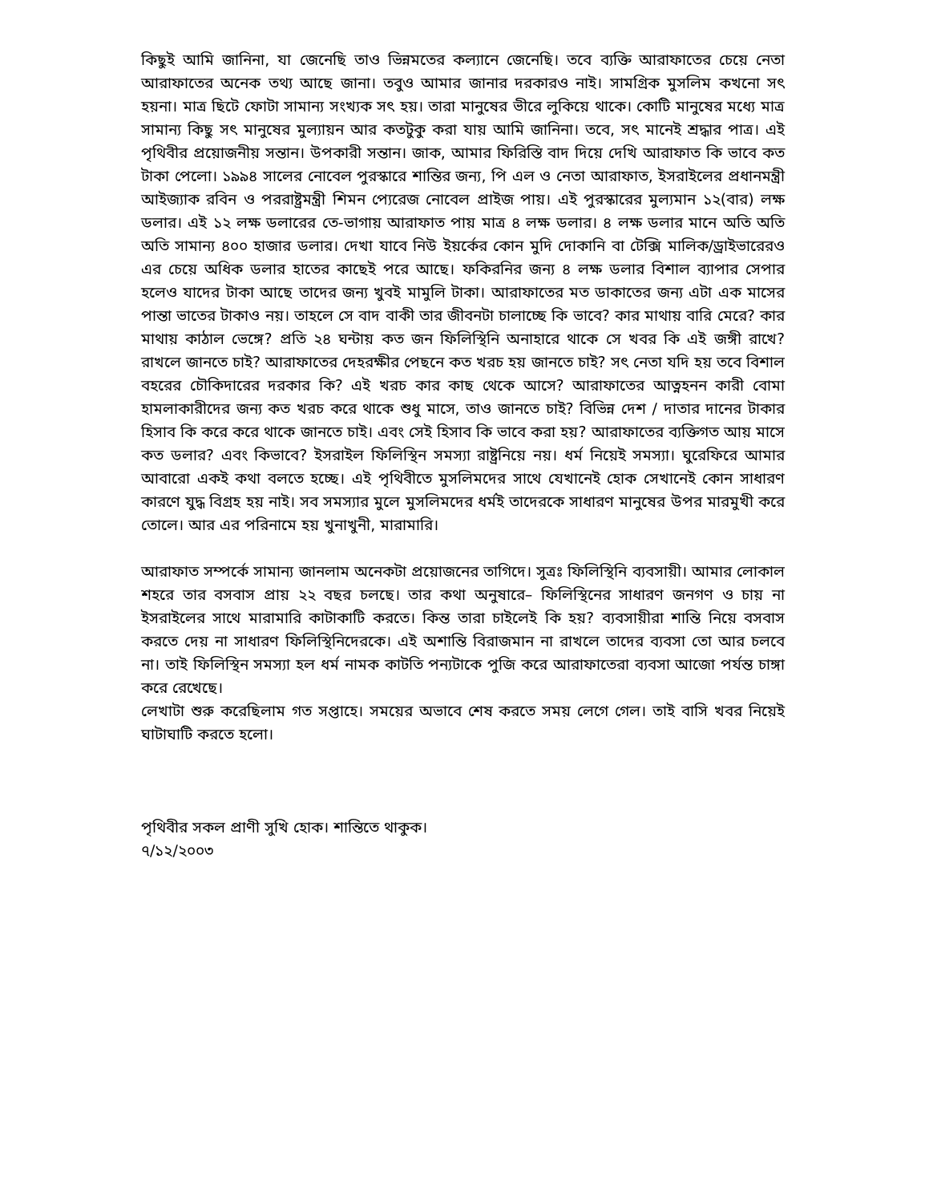কিছুই আমি জানিনা, যা জেনেছি তাও ভিন্নমতের কল্যানে জেনেছি। তবে ব্যক্তি আরাফাতের চেয়ে নেতা আরাফাতের অনেক তথ্য আছে জানা। তবুও আমার জানার দরকারও নাই। সামগ্রিক মুসলিম কখনো সৎ হয়না। মাত্র ছিটে ফোটা সামান্য সংখ্যক সৎ হয়। তারা মানুষের ভীরে লুকিয়ে থাকে। কোটি মানুষের মধ্যে মাত্র সামান্য কিছু সৎ মানুষের মুল্যায়ন আর কতটুকু করা যায় আমি জানিনা। তবে, সৎ মানেই শ্রদ্ধার পাত্র। এই পৃথিবীর প্রয়োজনীয় সন্তান। উপকারী সন্তান। জাক, আমার ফিরিস্তি বাদ দিয়ে দেখি আরাফাত কি ভাবে কত টাকা পেলো। ১৯৯৪ সালের নোবেল পুরস্কারে শান্তির জন্য, পি এল ও নেতা আরাফাত, ইসরাইলের প্রধানমন্ত্রী আইজ্যাক রবিন ও পররাষ্ট্রমন্ত্রী শিমন প্যেরেজ নোবেল প্রাইজ পায়। এই পুরস্কারের মুল্যমান ১২(বার) লক্ষ ডলার। এই ১২ লক্ষ ডলারের তে-ভাগায় আরাফাত পায় মাত্র ৪ লক্ষ ডলার। ৪ লক্ষ ডলার মানে অতি অতি অতি সামান্য ৪০০ হাজার ডলার। দেখা যাবে নিউ ইয়র্কের কোন মুদি দোকানি বা টেক্সি মালিক/ড্রাইভারেরও এর চেয়ে অধিক ডলার হাতের কাছেই পরে আছে। ফকিরনির জন্য ৪ লক্ষ ডলার বিশাল ব্যাপার সেপার হলেও যাদের টাকা আছে তাদের জন্য খুবই মামুলি টাকা। আরাফাতের মত ডাকাতের জন্য এটা এক মাসের পান্তা ভাতের টাকাও নয়। তাহলে সে বাদ বাকী তার জীবনটা চালাচ্ছে কি ভাবে? কার মাথায় বারি মেরে? কার মাথায় কাঠাল ভেঙ্গে? প্রতি ২৪ ঘন্টায় কত জন ফিলিস্থিনি অনাহারে থাকে সে খবর কি এই জঙ্গী রাখে? রাখলে জানতে চাই? আরাফাতের দেহরক্ষীর পেছনে কত খরচ হয় জানতে চাই? সৎ নেতা যদি হয় তবে বিশাল বহরের চৌকিদারের দরকার কি? এই খরচ কার কাছ থেকে আসে? আরাফাতের আত্নহনন কারী বোমা হামলাকারীদের জন্য কত খরচ করে থাকে শুধু মাসে, তাও জানতে চাই? বিভিন্ন দেশ / দাতার দানের টাকার হিসাব কি করে করে থাকে জানতে চাই। এবং সেই হিসাব কি ভাবে করা হয়? আরাফাতের ব্যক্তিগত আয় মাসে কত ডলার? এবং কিভাবে? ইসরাইল ফিলিস্থিন সমস্যা রাষ্ট্রনিয়ে নয়। ধর্ম নিয়েই সমস্যা। ঘুরেফিরে আমার আবারো একই কথা বলতে হচ্ছে। এই পৃথিবীতে মুসলিমদের সাথে যেখানেই হোক সেখানেই কোন সাধারণ কারণে যুদ্ধ বিগ্রহ হয় নাই। সব সমস্যার মুলে মুসলিমদের ধর্মই তাদেরকে সাধারণ মানুষের উপর মারমুখী করে তোলে। আর এর পরিনামে হয় খুনাখুনী, মারামারি।
আরাফাত সম্পর্কে সামান্য জানলাম অনেকটা প্রয়োজনের তাগিদে। সুত্রঃ ফিলিস্থিনি ব্যবসায়ী। আমার লোকাল শহরে তার বসবাস প্রায় ২২ বছর চলছে। তার কথা অনুষারে– ফিলিস্থিনের সাধারণ জনগণ ও চায় না ইসরাইলের সাথে মারামারি কাটাকাটি করতে। কিন্ত তারা চাইলেই কি হয়? ব্যবসায়ীরা শান্তি নিয়ে বসবাস করতে দেয় না সাধারণ ফিলিস্থিনিদেরকে। এই অশান্তি বিরাজমান না রাখলে তাদের ব্যবসা তো আর চলবে না। তাই ফিলিস্থিন সমস্যা হল ধর্ম নামক কাটতি পন্যটাকে পুজি করে আরাফাতেরা ব্যবসা আজো পর্যন্ত চাঙ্গা করে রেখেছে।
লেখাটা শুরু করেছিলাম গত সপ্তাহে। সময়ের অভাবে শেষ করতে সময় লেগে গেল। তাই বাসি খবর নিয়েই ঘাটাঘাটি করতে হলো।
পৃথিবীর সকল প্রাণী সুখি হোক। শান্তিতে থাকুক।
৭/১২/২০০৩